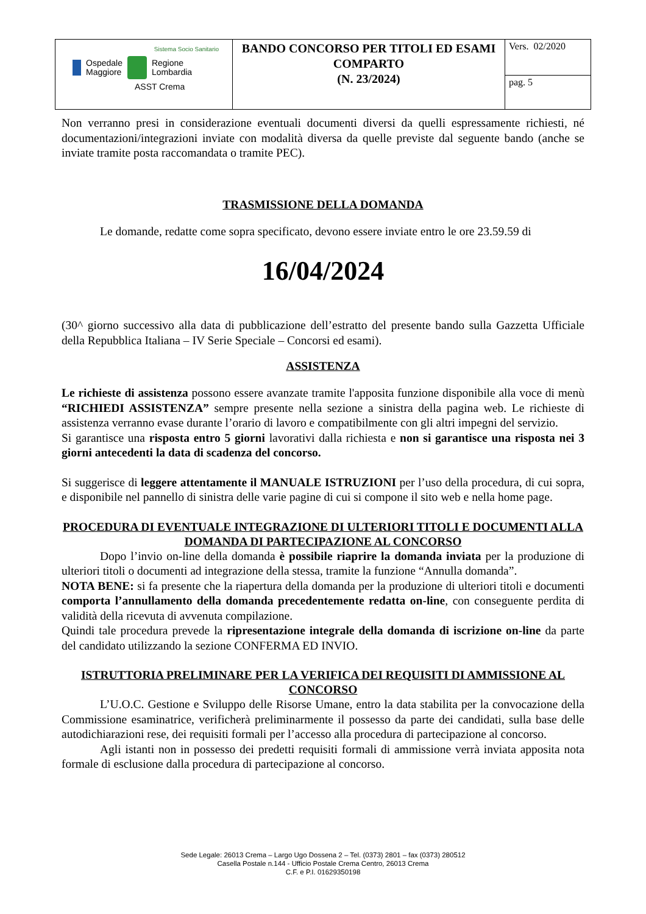| Sistema Socio Sanitario Ospedale Maggiore Regione Lombardia ASST Crema | BANDO CONCORSO PER TITOLI ED ESAMI COMPARTO (N. 23/2024) | Vers. 02/2020 |
| | | pag. 5 |
Non verranno presi in considerazione eventuali documenti diversi da quelli espressamente richiesti, né documentazioni/integrazioni inviate con modalità diversa da quelle previste dal seguente bando (anche se inviate tramite posta raccomandata o tramite PEC).
TRASMISSIONE DELLA DOMANDA
Le domande, redatte come sopra specificato, devono essere inviate entro le ore 23.59.59 di
16/04/2024
(30^ giorno successivo alla data di pubblicazione dell’estratto del presente bando sulla Gazzetta Ufficiale della Repubblica Italiana – IV Serie Speciale – Concorsi ed esami).
ASSISTENZA
Le richieste di assistenza possono essere avanzate tramite l'apposita funzione disponibile alla voce di menù “RICHIEDI ASSISTENZA” sempre presente nella sezione a sinistra della pagina web. Le richieste di assistenza verranno evase durante l’orario di lavoro e compatibilmente con gli altri impegni del servizio.
Si garantisce una risposta entro 5 giorni lavorativi dalla richiesta e non si garantisce una risposta nei 3 giorni antecedenti la data di scadenza del concorso.
Si suggerisce di leggere attentamente il MANUALE ISTRUZIONI per l’uso della procedura, di cui sopra, e disponibile nel pannello di sinistra delle varie pagine di cui si compone il sito web e nella home page.
PROCEDURA DI EVENTUALE INTEGRAZIONE DI ULTERIORI TITOLI E DOCUMENTI ALLA DOMANDA DI PARTECIPAZIONE AL CONCORSO
Dopo l’invio on-line della domanda è possibile riaprire la domanda inviata per la produzione di ulteriori titoli o documenti ad integrazione della stessa, tramite la funzione “Annulla domanda”.
NOTA BENE: si fa presente che la riapertura della domanda per la produzione di ulteriori titoli e documenti comporta l’annullamento della domanda precedentemente redatta on-line, con conseguente perdita di validità della ricevuta di avvenuta compilazione.
Quindi tale procedura prevede la ripresentazione integrale della domanda di iscrizione on-line da parte del candidato utilizzando la sezione CONFERMA ED INVIO.
ISTRUTTORIA PRELIMINARE PER LA VERIFICA DEI REQUISITI DI AMMISSIONE AL CONCORSO
L’U.O.C. Gestione e Sviluppo delle Risorse Umane, entro la data stabilita per la convocazione della Commissione esaminatrice, verificherà preliminarmente il possesso da parte dei candidati, sulla base delle autodichiarazioni rese, dei requisiti formali per l’accesso alla procedura di partecipazione al concorso.
Agli istanti non in possesso dei predetti requisiti formali di ammissione verrà inviata apposita nota formale di esclusione dalla procedura di partecipazione al concorso.
Sede Legale: 26013 Crema – Largo Ugo Dossena 2 – Tel. (0373) 2801 – fax (0373) 280512
Casella Postale n.144 - Ufficio Postale Crema Centro, 26013 Crema
C.F. e P.I. 01629350198